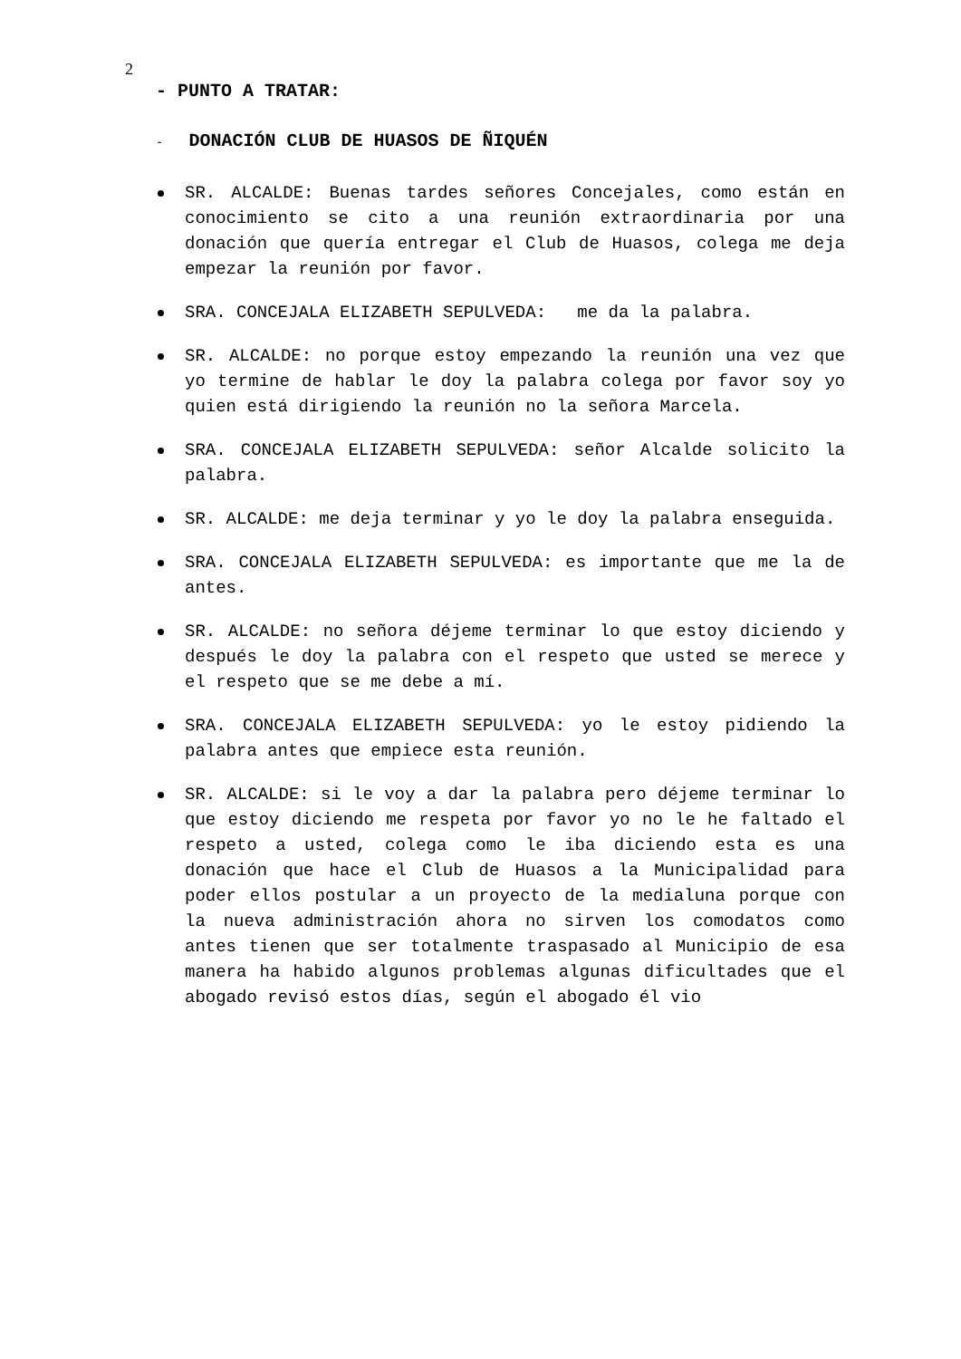2
- PUNTO A TRATAR:
- DONACIÓN CLUB DE HUASOS DE ÑIQUÉN
SR. ALCALDE: Buenas tardes señores Concejales, como están en conocimiento se cito a una reunión extraordinaria por una donación que quería entregar el Club de Huasos, colega me deja empezar la reunión por favor.
SRA. CONCEJALA ELIZABETH SEPULVEDA: me da la palabra.
SR. ALCALDE: no porque estoy empezando la reunión una vez que yo termine de hablar le doy la palabra colega por favor soy yo quien está dirigiendo la reunión no la señora Marcela.
SRA. CONCEJALA ELIZABETH SEPULVEDA: señor Alcalde solicito la palabra.
SR. ALCALDE: me deja terminar y yo le doy la palabra enseguida.
SRA. CONCEJALA ELIZABETH SEPULVEDA: es importante que me la de antes.
SR. ALCALDE: no señora déjeme terminar lo que estoy diciendo y después le doy la palabra con el respeto que usted se merece y el respeto que se me debe a mí.
SRA. CONCEJALA ELIZABETH SEPULVEDA: yo le estoy pidiendo la palabra antes que empiece esta reunión.
SR. ALCALDE: si le voy a dar la palabra pero déjeme terminar lo que estoy diciendo me respeta por favor yo no le he faltado el respeto a usted, colega como le iba diciendo esta es una donación que hace el Club de Huasos a la Municipalidad para poder ellos postular a un proyecto de la medialuna porque con la nueva administración ahora no sirven los comodatos como antes tienen que ser totalmente traspasado al Municipio de esa manera ha habido algunos problemas algunas dificultades que el abogado revisó estos días, según el abogado él vio